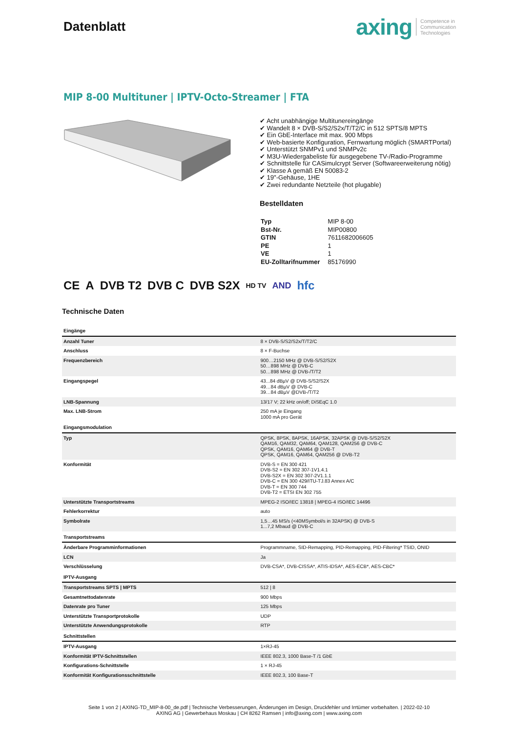Datenblatt
axing Competence in
Communication
Technologies
MIP 8-00 Multituner | IPTV-Octo-Streamer | FTA
✔ Acht unabhängige Multitunereingänge
✔ Wandelt 8 × DVB-S/S2/S2x/T/T2/C in 512 SPTS/8 MPTS
✔ Ein GbE-Interface mit max. 900 Mbps
✔ Web-basierte Konfiguration, Fernwartung möglich (SMARTPortal)
✔ Unterstützt SNMPv1 und SNMPv2c
✔ M3U-Wiedergabeliste für ausgegebene TV-/Radio-Programme
✔ Schnittstelle für CASimulcrypt Server (Softwareerweiterung nötig)
✔ Klasse A gemäß EN 50083-2
✔ 19"-Gehäuse, 1HE
✔ Zwei redundante Netzteile (hot plugable)
Bestelldaten
| Typ | MIP 8-00 |
| Bst-Nr. | MIP00800 |
| GTIN | 7611682006605 |
| PE | 1 |
| VE | 1 |
| EU-Zolltarifnummer | 85176990 |
CE A DVB T2 DVB C DVB S2X HD TV AND hfc
Technische Daten
| Eingänge | |
| Anzahl Tuner | 8 × DVB-S/S2/S2x/T/T2/C |
| Anschluss | 8 × F-Buchse |
| Frequenzbereich | 900…2150 MHz @ DVB-S/S2/S2X 50…898 MHz @ DVB-C 50…898 MHz @ DVB-/T/T2 |
| Eingangspegel | 43...84 dBµV @ DVB-S/S2/S2X 49…84 dBµV @ DVB-C 39…84 dBµV @DVB-/T/T2 |
| LNB-Spannung | 13/17 V; 22 kHz on/off; DiSEqC 1.0 |
| Max. LNB-Strom | 250 mA je Eingang 1000 mA pro Gerät |
| Eingangsmodulation | |
| Typ | QPSK, 8PSK, 8APSK, 16APSK, 32APSK @ DVB-S/S2/S2X QAM16, QAM32, QAM64, QAM128, QAM256 @ DVB-C QPSK, QAM16, QAM64 @ DVB-T QPSK, QAM16, QAM64, QAM256 @ DVB-T2 |
| Konformität | DVB-S = EN 300 421 DVB-S2 = EN 302 307-1V1.4.1 DVB-S2X = EN 302 307-2V1.1.1 DVB-C = EN 300 429/ITU-TJ.83 Annex A/C DVB-T = EN 300 744 DVB-T2 = ETSI EN 302 755 |
| Unterstützte Transportstreams | MPEG-2 ISO/IEC 13818 / MPEG-4 ISO/IEC 14496 |
| Fehlerkorrektur | auto |
| Symbolrate | 1,5…45 MS/s (<40MSymbol/s in 32APSK) @ DVB-S 1...7,2 Mbaud @ DVB-C |
| Transportstreams | |
| Änderbare Programminformationen | Programmname, SID-Remapping, PID-Remapping, PID-Filtering* TSID, ONID |
| LCN | Ja |
| Verschlüsselung | DVB-CSA*, DVB-CISSA*, ATIS-IDSA*, AES-ECB*, AES-CBC* |
| IPTV-Ausgang | |
| Transportstreams SPTS / MPTS | 512 / 8 |
| Gesamtnettodatenrate | 900 Mbps |
| Datenrate pro Tuner | 125 Mbps |
| Unterstützte Transportprotokolle | UDP |
| Unterstützte Anwendungsprotokolle | RTP |
| Schnittstellen | |
| IPTV-Ausgang | 1×RJ-45 |
| Konformität IPTV-Schnittstellen | IEEE 802.3, 1000 Base-T /1 GbE |
| Konfigurations-Schnittstelle | 1 × RJ-45 |
| Konformität Konfigurationsschnittstelle | IEEE 802.3, 100 Base-T |
Seite 1 von 2 | AXING-TD_MIP-8-00_de.pdf | Technische Verbesserungen, Änderungen im Design, Druckfehler und Irrtümer vorbehalten. | 2022-02-10
AXING AG | Gewerbehaus Moskau | CH 8262 Ramsen | info@axing.com | www.axing.com